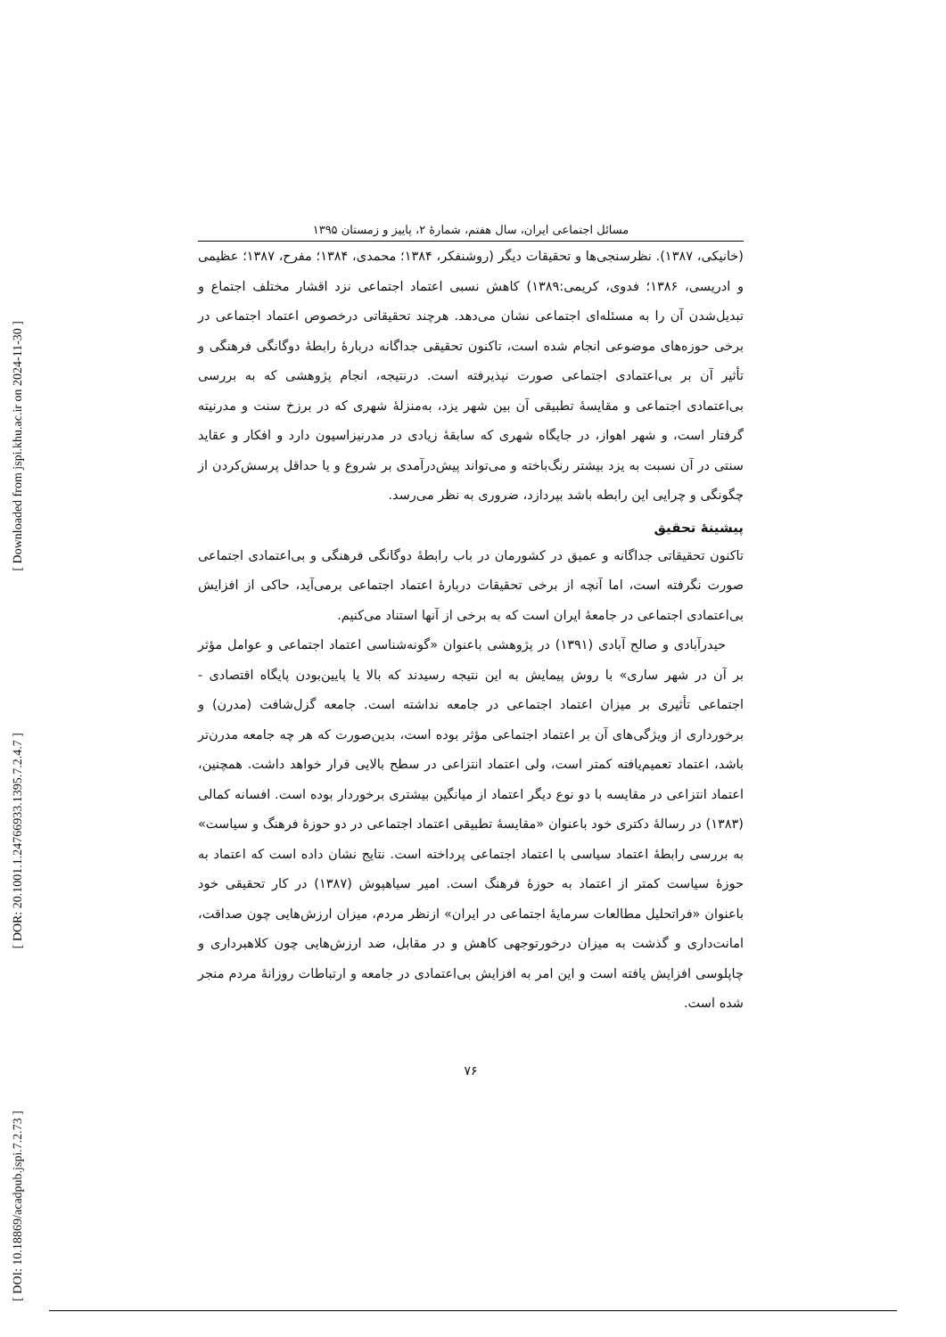[ Downloaded from jspi.khu.ac.ir on 2024-11-30 ]
[ DOR: 20.1001.1.24766933.1395.7.2.4.7 ]
[ DOI: 10.18869/acadpub.jspi.7.2.73 ]
مسائل اجتماعی ایران، سال هفتم، شمارهٔ ۲، پاییز و زمستان ۱۳۹۵
(خانیکی، ۱۳۸۷). نظرسنجی‌ها و تحقیقات دیگر (روشنفکر، ۱۳۸۴؛ محمدی، ۱۳۸۴؛ مفرح، ۱۳۸۷؛ عظیمی و ادریسی، ۱۳۸۶؛ فدوی، کریمی:۱۳۸۹) کاهش نسبی اعتماد اجتماعی نزد اقشار مختلف اجتماع و تبدیل‌شدن آن را به مسئله‌ای اجتماعی نشان می‌دهد. هرچند تحقیقاتی درخصوص اعتماد اجتماعی در برخی حوزه‌های موضوعی انجام شده است، تاکنون تحقیقی جداگانه دربارهٔ رابطهٔ دوگانگی فرهنگی و تأثیر آن بر بی‌اعتمادی اجتماعی صورت نپذیرفته است. درنتیجه، انجام پژوهشی که به بررسی بی‌اعتمادی اجتماعی و مقایسهٔ تطبیقی آن بین شهر یزد، به‌منزلهٔ شهری که در برزخ سنت و مدرنیته گرفتار است، و شهر اهواز، در جایگاه شهری که سابقهٔ زیادی در مدرنیزاسیون دارد و افکار و عقاید سنتی در آن نسبت به یزد بیشتر رنگ‌باخته و می‌تواند پیش‌درآمدی بر شروع و یا حداقل پرسش‌کردن از چگونگی و چرایی این رابطه باشد بپردازد، ضروری به نظر می‌رسد.
پیشینهٔ تحقیق
تاکنون تحقیقاتی جداگانه و عمیق در کشورمان در باب رابطهٔ دوگانگی فرهنگی و بی‌اعتمادی اجتماعی صورت نگرفته است، اما آنچه از برخی تحقیقات دربارهٔ اعتماد اجتماعی برمی‌آید، حاکی از افزایش بی‌اعتمادی اجتماعی در جامعهٔ ایران است که به برخی از آنها استناد می‌کنیم.
حیدرآبادی و صالح آبادی (۱۳۹۱) در پژوهشی باعنوان «گونه‌شناسی اعتماد اجتماعی و عوامل مؤثر بر آن در شهر ساری» با روش پیمایش به این نتیجه رسیدند که بالا یا پایین‌بودن پایگاه اقتصادی - اجتماعی تأثیری بر میزان اعتماد اجتماعی در جامعه نداشته است. جامعه گزل‌شافت (مدرن) و برخورداری از ویژگی‌های آن بر اعتماد اجتماعی مؤثر بوده است، بدین‌صورت که هر چه جامعه مدرن‌تر باشد، اعتماد تعمیم‌یافته کمتر است، ولی اعتماد انتزاعی در سطح بالایی قرار خواهد داشت. همچنین، اعتماد انتزاعی در مقایسه با دو نوع دیگر اعتماد از میانگین بیشتری برخوردار بوده است. افسانه کمالی (۱۳۸۳) در رسالهٔ دکتری خود باعنوان «مقایسهٔ تطبیقی اعتماد اجتماعی در دو حوزهٔ فرهنگ و سیاست» به بررسی رابطهٔ اعتماد سیاسی با اعتماد اجتماعی پرداخته است. نتایج نشان داده است که اعتماد به حوزهٔ سیاست کمتر از اعتماد به حوزهٔ فرهنگ است. امیر سیاهپوش (۱۳۸۷) در کار تحقیقی خود باعنوان «فراتحلیل مطالعات سرمایهٔ اجتماعی در ایران» ازنظر مردم، میزان ارزش‌هایی چون صداقت، امانت‌داری و گذشت به میزان درخورتوجهی کاهش و در مقابل، ضد ارزش‌هایی چون کلاهبرداری و چاپلوسی افزایش یافته است و این امر به افزایش بی‌اعتمادی در جامعه و ارتباطات روزانهٔ مردم منجر شده است.
۷۶